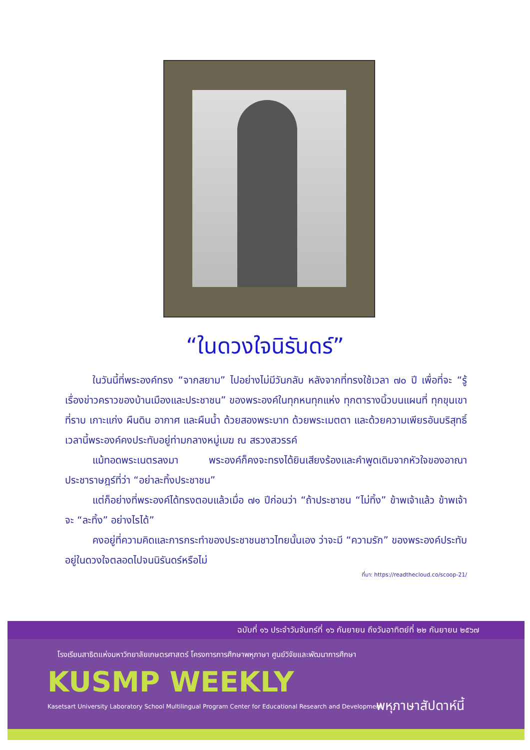“ในดวงใจนิรันดร์”
ในวันนี้ที่พระองค์ทรง “จากสยาม” ไปอย่างไม่มีวันกลับ หลังจากที่ทรงใช้เวลา ๗๐ ปี เพื่อที่จะ “รู้เรื่องข่าวคราวของบ้านเมืองและประชาชน” ของพระองค์ในทุกหนทุกแห่ง ทุกตารางนิ้วบนแผนที่ ทุกขุนเขา ที่ราบ เกาะแก่ง ผืนดิน อากาศ และผืนน้ำ ด้วยสองพระบาท ด้วยพระเมตตา และด้วยความเพียรอันบริสุทธิ์ เวลานี้พระองค์คงประทับอยู่ท่ามกลางหมู่เมฆ ณ สรวงสวรรค์
แม้ทอดพระเนตรลงมา พระองค์ก็คงจะทรงได้ยินเสียงร้องและคำพูดเดิมจากหัวใจของอาณาประชาราษฎร์ที่ว่า “อย่าละทิ้งประชาชน”
แต่ก็อย่างที่พระองค์ได้ทรงตอบแล้วเมื่อ ๗๑ ปีก่อนว่า “ถ้าประชาชน “ไม่ทิ้ง” ข้าพเจ้าแล้ว ข้าพเจ้าจะ “ละทิ้ง” อย่างไรได้”
คงอยู่ที่ความคิดและการกระทำของประชาชนชาวไทยนั้นเอง ว่าจะมี “ความรัก” ของพระองค์ประทับอยู่ในดวงใจตลอดไปจนนิรันดร์หรือไม่
ที่มา: https://readthecloud.co/scoop-21/
ฉบับที่ ๑๖ ประจำวันจันทร์ที่ ๑๖ กันยายน ถึงวันอาทิตย์ที่ ๒๒ กันยายน ๒๕๖๗
โรงเรียนสาธิตแห่งมหาวิทยาลัยเกษตรศาสตร์ โครงการการศึกษาพหุภาษา ศูนย์วิจัยและพัฒนาการศึกษา
KUSMP WEEKLY
Kasetsart University Laboratory School Multilingual Program Center for Educational Research and Development
พหุภาษาสัปดาห์นี้